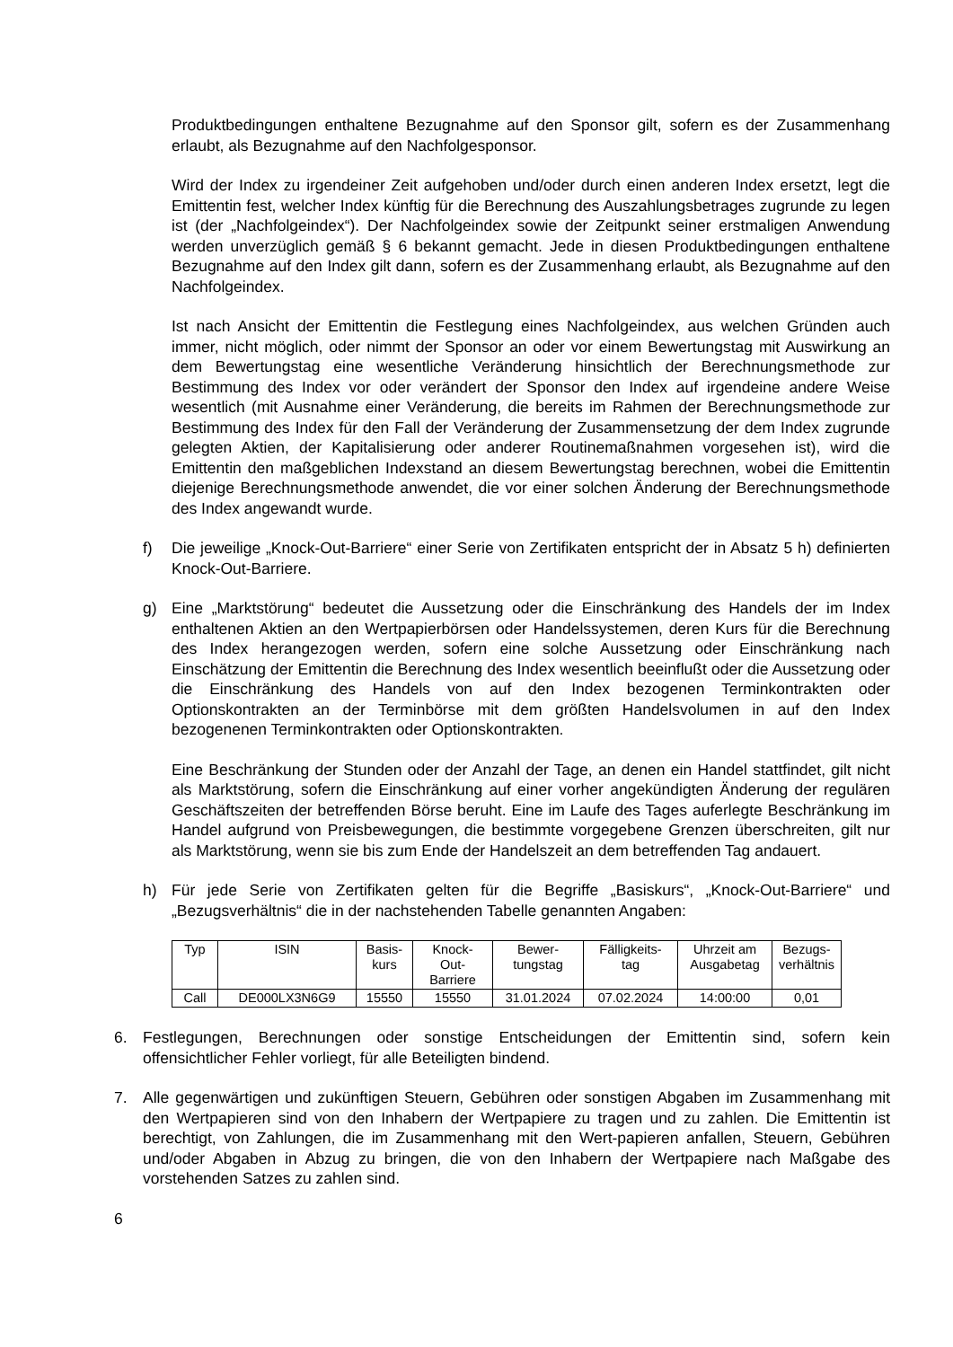Produktbedingungen enthaltene Bezugnahme auf den Sponsor gilt, sofern es der Zusammenhang erlaubt, als Bezugnahme auf den Nachfolgesponsor.
Wird der Index zu irgendeiner Zeit aufgehoben und/oder durch einen anderen Index ersetzt, legt die Emittentin fest, welcher Index künftig für die Berechnung des Auszahlungsbetrages zugrunde zu legen ist (der „Nachfolgeindex“). Der Nachfolgeindex sowie der Zeitpunkt seiner erstmaligen Anwendung werden unverzüglich gemäß § 6 bekannt gemacht. Jede in diesen Produktbedingungen enthaltene Bezugnahme auf den Index gilt dann, sofern es der Zusammenhang erlaubt, als Bezugnahme auf den Nachfolgeindex.
Ist nach Ansicht der Emittentin die Festlegung eines Nachfolgeindex, aus welchen Gründen auch immer, nicht möglich, oder nimmt der Sponsor an oder vor einem Bewertungstag mit Auswirkung an dem Bewertungstag eine wesentliche Veränderung hinsichtlich der Berechnungsmethode zur Bestimmung des Index vor oder verändert der Sponsor den Index auf irgendeine andere Weise wesentlich (mit Ausnahme einer Veränderung, die bereits im Rahmen der Berechnungsmethode zur Bestimmung des Index für den Fall der Veränderung der Zusammensetzung der dem Index zugrunde gelegten Aktien, der Kapitalisierung oder anderer Routinemaßnahmen vorgesehen ist), wird die Emittentin den maßgeblichen Indexstand an diesem Bewertungstag berechnen, wobei die Emittentin diejenige Berechnungsmethode anwendet, die vor einer solchen Änderung der Berechnungsmethode des Index angewandt wurde.
f) Die jeweilige „Knock-Out-Barriere“ einer Serie von Zertifikaten entspricht der in Absatz 5 h) definierten Knock-Out-Barriere.
g) Eine „Marktstörung“ bedeutet die Aussetzung oder die Einschränkung des Handels der im Index enthaltenen Aktien an den Wertpapierbörsen oder Handelssystemen, deren Kurs für die Berechnung des Index herangezogen werden, sofern eine solche Aussetzung oder Einschränkung nach Einschätzung der Emittentin die Berechnung des Index wesentlich beeinflußt oder die Aussetzung oder die Einschränkung des Handels von auf den Index bezogenen Terminkontrakten oder Optionskontrakten an der Terminbörse mit dem größten Handelsvolumen in auf den Index bezogenenen Terminkontrakten oder Optionskontrakten.
Eine Beschränkung der Stunden oder der Anzahl der Tage, an denen ein Handel stattfindet, gilt nicht als Marktstörung, sofern die Einschränkung auf einer vorher angekündigten Änderung der regulären Geschäftszeiten der betreffenden Börse beruht. Eine im Laufe des Tages auferlegte Beschränkung im Handel aufgrund von Preisbewegungen, die bestimmte vorgegebene Grenzen überschreiten, gilt nur als Marktstörung, wenn sie bis zum Ende der Handelszeit an dem betreffenden Tag andauert.
h) Für jede Serie von Zertifikaten gelten für die Begriffe „Basiskurs“, „Knock-Out-Barriere“ und „Bezugsverhältnis“ die in der nachstehenden Tabelle genannten Angaben:
| Typ | ISIN | Basis- kurs | Knock- Out- Barriere | Bewer- tungstag | Fälligkeits- tag | Uhrzeit am Ausgabetag | Bezugs- verhältnis |
| --- | --- | --- | --- | --- | --- | --- | --- |
| Call | DE000LX3N6G9 | 15550 | 15550 | 31.01.2024 | 07.02.2024 | 14:00:00 | 0,01 |
6. Festlegungen, Berechnungen oder sonstige Entscheidungen der Emittentin sind, sofern kein offensichtlicher Fehler vorliegt, für alle Beteiligten bindend.
7. Alle gegenwärtigen und zukünftigen Steuern, Gebühren oder sonstigen Abgaben im Zusammenhang mit den Wertpapieren sind von den Inhabern der Wertpapiere zu tragen und zu zahlen. Die Emittentin ist berechtigt, von Zahlungen, die im Zusammenhang mit den Wert-papieren anfallen, Steuern, Gebühren und/oder Abgaben in Abzug zu bringen, die von den Inhabern der Wertpapiere nach Maßgabe des vorstehenden Satzes zu zahlen sind.
6